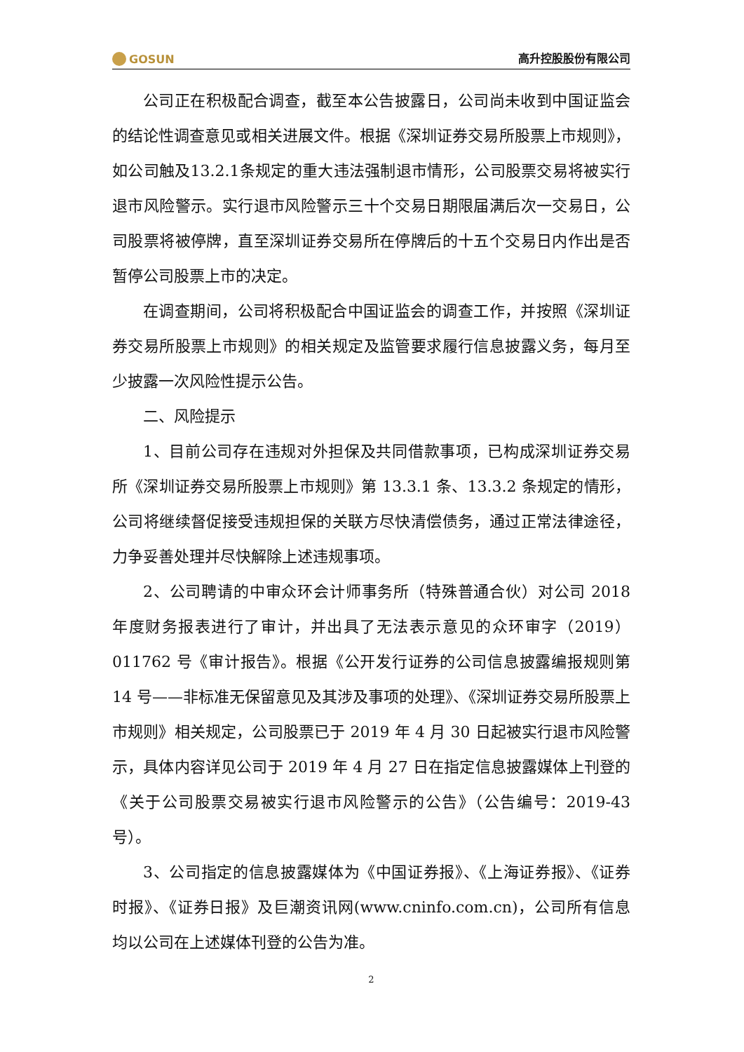GOSUN
高升控股股份有限公司
公司正在积极配合调查，截至本公告披露日，公司尚未收到中国证监会的结论性调查意见或相关进展文件。根据《深圳证券交易所股票上市规则》，如公司触及13.2.1条规定的重大违法强制退市情形，公司股票交易将被实行退市风险警示。实行退市风险警示三十个交易日期限届满后次一交易日，公司股票将被停牌，直至深圳证券交易所在停牌后的十五个交易日内作出是否暂停公司股票上市的决定。
在调查期间，公司将积极配合中国证监会的调查工作，并按照《深圳证券交易所股票上市规则》的相关规定及监管要求履行信息披露义务，每月至少披露一次风险性提示公告。
二、风险提示
1、目前公司存在违规对外担保及共同借款事项，已构成深圳证券交易所《深圳证券交易所股票上市规则》第 13.3.1 条、13.3.2 条规定的情形，公司将继续督促接受违规担保的关联方尽快清偿债务，通过正常法律途径，力争妥善处理并尽快解除上述违规事项。
2、公司聘请的中审众环会计师事务所（特殊普通合伙）对公司 2018 年度财务报表进行了审计，并出具了无法表示意见的众环审字（2019）011762 号《审计报告》。根据《公开发行证券的公司信息披露编报规则第 14 号——非标准无保留意见及其涉及事项的处理》、《深圳证券交易所股票上市规则》相关规定，公司股票已于 2019 年 4 月 30 日起被实行退市风险警示，具体内容详见公司于 2019 年 4 月 27 日在指定信息披露媒体上刊登的《关于公司股票交易被实行退市风险警示的公告》（公告编号：2019-43 号）。
3、公司指定的信息披露媒体为《中国证券报》、《上海证券报》、《证券时报》、《证券日报》及巨潮资讯网(www.cninfo.com.cn)，公司所有信息均以公司在上述媒体刊登的公告为准。
2